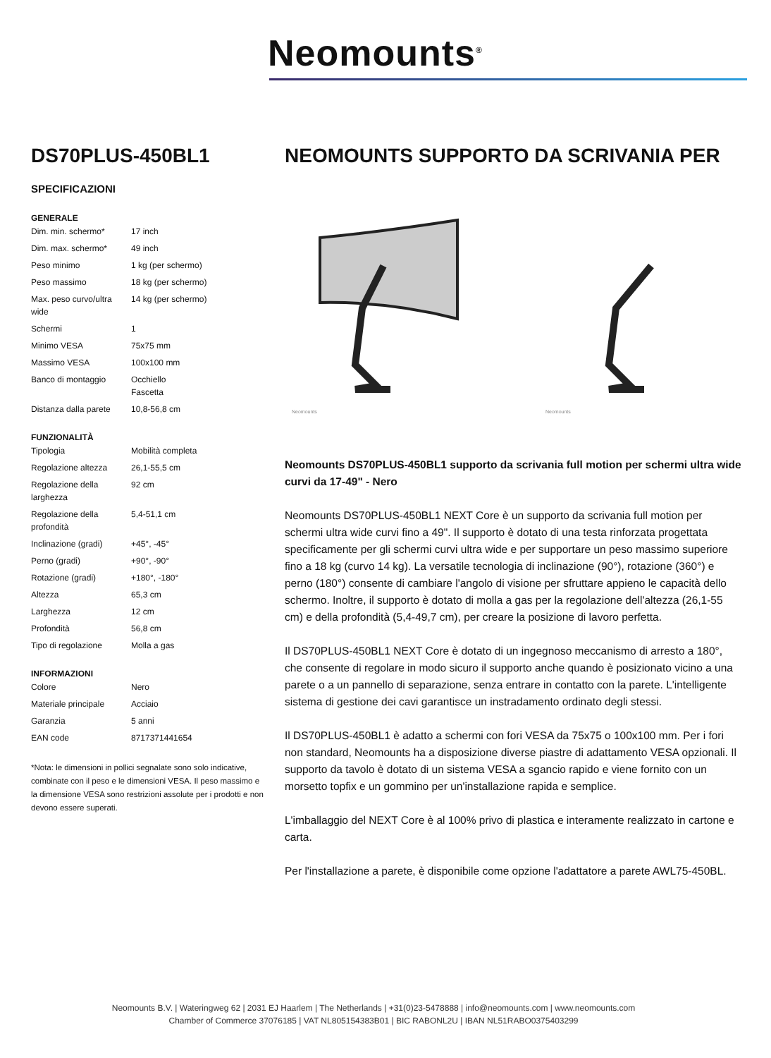Neomounts<sup>®</sup>
DS70PLUS-450BL1
SPECIFICAZIONI
GENERALE
| Dim. min. schermo* | 17 inch |
| Dim. max. schermo* | 49 inch |
| Peso minimo | 1 kg (per schermo) |
| Peso massimo | 18 kg (per schermo) |
| Max. peso curvo/ultra wide | 14 kg (per schermo) |
| Schermi | 1 |
| Minimo VESA | 75x75 mm |
| Massimo VESA | 100x100 mm |
| Banco di montaggio | Occhiello Fascetta |
| Distanza dalla parete | 10,8-56,8 cm |
FUNZIONALITÀ
| Tipologia | Mobilità completa |
| Regolazione altezza | 26,1-55,5 cm |
| Regolazione della larghezza | 92 cm |
| Regolazione della profondità | 5,4-51,1 cm |
| Inclinazione (gradi) | +45°, -45° |
| Perno (gradi) | +90°, -90° |
| Rotazione (gradi) | +180°, -180° |
| Altezza | 65,3 cm |
| Larghezza | 12 cm |
| Profondità | 56,8 cm |
| Tipo di regolazione | Molla a gas |
INFORMAZIONI
| Colore | Nero |
| Materiale principale | Acciaio |
| Garanzia | 5 anni |
| EAN code | 8717371441654 |
*Nota: le dimensioni in pollici segnalate sono solo indicative, combinate con il peso e le dimensioni VESA. Il peso massimo e la dimensione VESA sono restrizioni assolute per i prodotti e non devono essere superati.
NEOMOUNTS SUPPORTO DA SCRIVANIA PER
Neomounts
Neomounts
Neomounts DS70PLUS-450BL1 supporto da scrivania full motion per schermi ultra wide curvi da 17-49" - Nero
Neomounts DS70PLUS-450BL1 NEXT Core è un supporto da scrivania full motion per schermi ultra wide curvi fino a 49". Il supporto è dotato di una testa rinforzata progettata specificamente per gli schermi curvi ultra wide e per supportare un peso massimo superiore fino a 18 kg (curvo 14 kg). La versatile tecnologia di inclinazione (90°), rotazione (360°) e perno (180°) consente di cambiare l'angolo di visione per sfruttare appieno le capacità dello schermo. Inoltre, il supporto è dotato di molla a gas per la regolazione dell'altezza (26,1-55 cm) e della profondità (5,4-49,7 cm), per creare la posizione di lavoro perfetta.
Il DS70PLUS-450BL1 NEXT Core è dotato di un ingegnoso meccanismo di arresto a 180°, che consente di regolare in modo sicuro il supporto anche quando è posizionato vicino a una parete o a un pannello di separazione, senza entrare in contatto con la parete. L'intelligente sistema di gestione dei cavi garantisce un instradamento ordinato degli stessi.
Il DS70PLUS-450BL1 è adatto a schermi con fori VESA da 75x75 o 100x100 mm. Per i fori non standard, Neomounts ha a disposizione diverse piastre di adattamento VESA opzionali. Il supporto da tavolo è dotato di un sistema VESA a sgancio rapido e viene fornito con un morsetto topfix e un gommino per un'installazione rapida e semplice.
L'imballaggio del NEXT Core è al 100% privo di plastica e interamente realizzato in cartone e carta.
Per l'installazione a parete, è disponibile come opzione l'adattatore a parete AWL75-450BL.
Neomounts B.V. | Wateringweg 62 | 2031 EJ Haarlem | The Netherlands | +31(0)23-5478888 | info@neomounts.com | www.neomounts.com
Chamber of Commerce 37076185 | VAT NL805154383B01 | BIC RABONL2U | IBAN NL51RABO0375403299